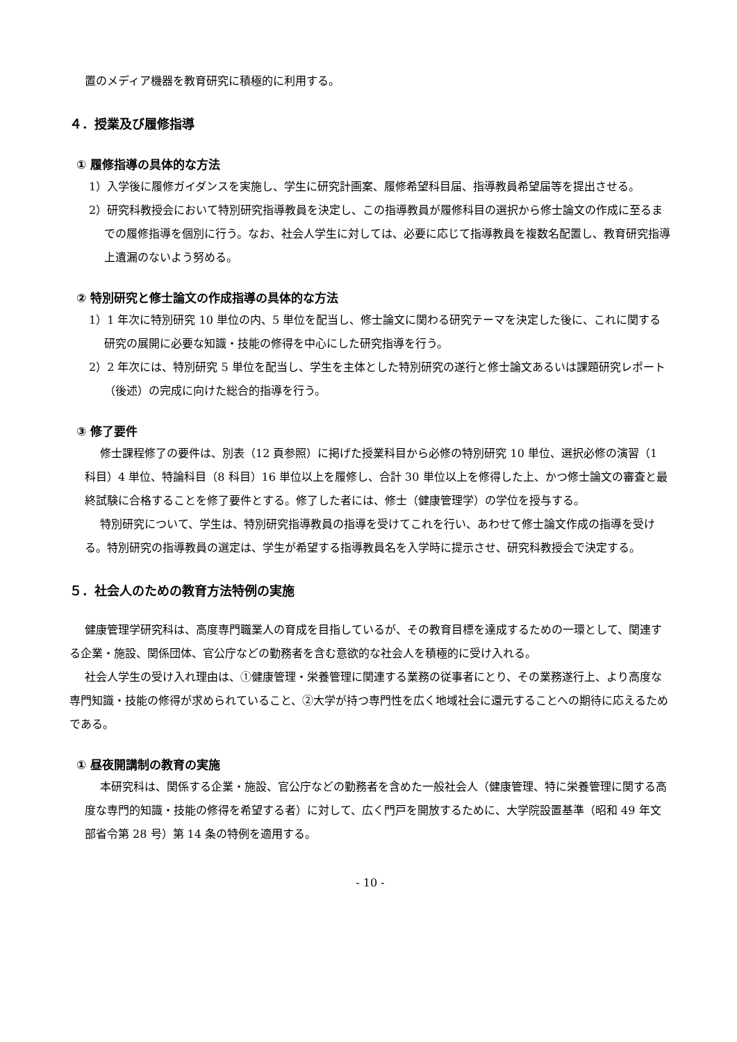置のメディア機器を教育研究に積極的に利用する。
４．授業及び履修指導
① 履修指導の具体的な方法
1）入学後に履修ガイダンスを実施し、学生に研究計画案、履修希望科目届、指導教員希望届等を提出させる。
2）研究科教授会において特別研究指導教員を決定し、この指導教員が履修科目の選択から修士論文の作成に至るまでの履修指導を個別に行う。なお、社会人学生に対しては、必要に応じて指導教員を複数名配置し、教育研究指導上遺漏のないよう努める。
② 特別研究と修士論文の作成指導の具体的な方法
1）1 年次に特別研究 10 単位の内、5 単位を配当し、修士論文に関わる研究テーマを決定した後に、これに関する研究の展開に必要な知識・技能の修得を中心にした研究指導を行う。
2）2 年次には、特別研究 5 単位を配当し、学生を主体とした特別研究の遂行と修士論文あるいは課題研究レポート（後述）の完成に向けた総合的指導を行う。
③ 修了要件
修士課程修了の要件は、別表（12 頁参照）に掲げた授業科目から必修の特別研究 10 単位、選択必修の演習（1 科目）4 単位、特論科目（8 科目）16 単位以上を履修し、合計 30 単位以上を修得した上、かつ修士論文の審査と最終試験に合格することを修了要件とする。修了した者には、修士（健康管理学）の学位を授与する。
特別研究について、学生は、特別研究指導教員の指導を受けてこれを行い、あわせて修士論文作成の指導を受ける。特別研究の指導教員の選定は、学生が希望する指導教員名を入学時に提示させ、研究科教授会で決定する。
５．社会人のための教育方法特例の実施
健康管理学研究科は、高度専門職業人の育成を目指しているが、その教育目標を達成するための一環として、関連する企業・施設、関係団体、官公庁などの勤務者を含む意欲的な社会人を積極的に受け入れる。
社会人学生の受け入れ理由は、①健康管理・栄養管理に関連する業務の従事者にとり、その業務遂行上、より高度な専門知識・技能の修得が求められていること、②大学が持つ専門性を広く地域社会に還元することへの期待に応えるためである。
① 昼夜開講制の教育の実施
本研究科は、関係する企業・施設、官公庁などの勤務者を含めた一般社会人（健康管理、特に栄養管理に関する高度な専門的知識・技能の修得を希望する者）に対して、広く門戸を開放するために、大学院設置基準（昭和 49 年文部省令第 28 号）第 14 条の特例を適用する。
- 10 -